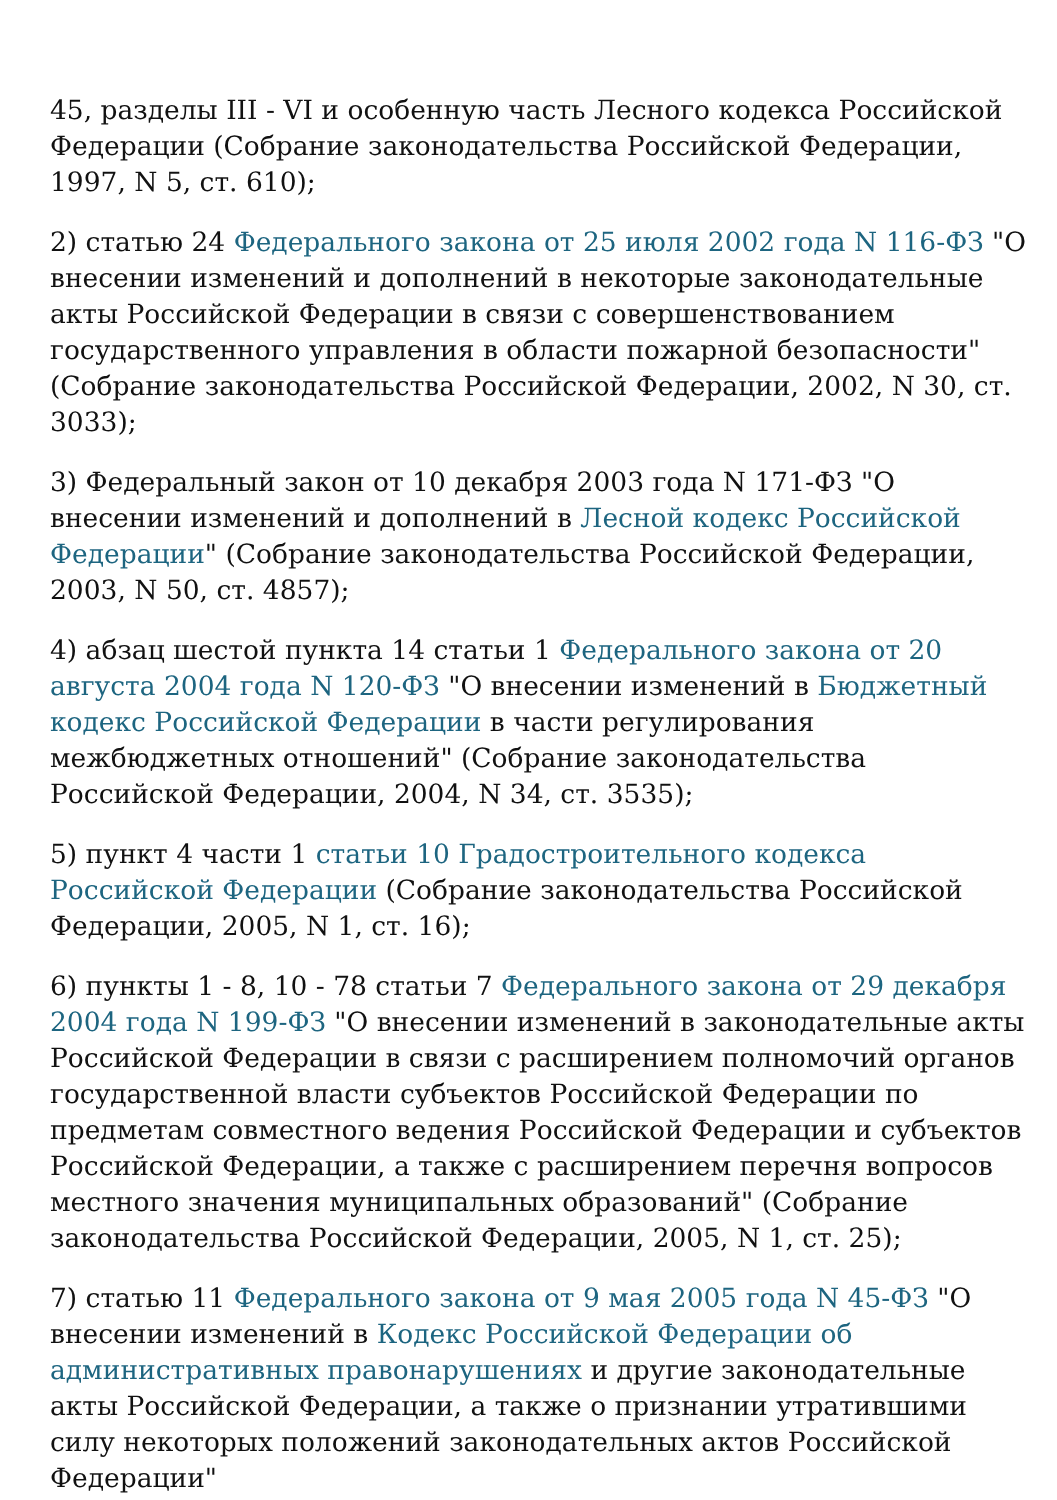45, разделы III - VI и особенную часть Лесного кодекса Российской Федерации (Собрание законодательства Российской Федерации, 1997, N 5, ст. 610);
2) статью 24 Федерального закона от 25 июля 2002 года N 116-ФЗ "О внесении изменений и дополнений в некоторые законодательные акты Российской Федерации в связи с совершенствованием государственного управления в области пожарной безопасности" (Собрание законодательства Российской Федерации, 2002, N 30, ст. 3033);
3) Федеральный закон от 10 декабря 2003 года N 171-ФЗ "О внесении изменений и дополнений в Лесной кодекс Российской Федерации" (Собрание законодательства Российской Федерации, 2003, N 50, ст. 4857);
4) абзац шестой пункта 14 статьи 1 Федерального закона от 20 августа 2004 года N 120-ФЗ "О внесении изменений в Бюджетный кодекс Российской Федерации в части регулирования межбюджетных отношений" (Собрание законодательства Российской Федерации, 2004, N 34, ст. 3535);
5) пункт 4 части 1 статьи 10 Градостроительного кодекса Российской Федерации (Собрание законодательства Российской Федерации, 2005, N 1, ст. 16);
6) пункты 1 - 8, 10 - 78 статьи 7 Федерального закона от 29 декабря 2004 года N 199-ФЗ "О внесении изменений в законодательные акты Российской Федерации в связи с расширением полномочий органов государственной власти субъектов Российской Федерации по предметам совместного ведения Российской Федерации и субъектов Российской Федерации, а также с расширением перечня вопросов местного значения муниципальных образований" (Собрание законодательства Российской Федерации, 2005, N 1, ст. 25);
7) статью 11 Федерального закона от 9 мая 2005 года N 45-ФЗ "О внесении изменений в Кодекс Российской Федерации об административных правонарушениях и другие законодательные акты Российской Федерации, а также о признании утратившими силу некоторых положений законодательных актов Российской Федерации"